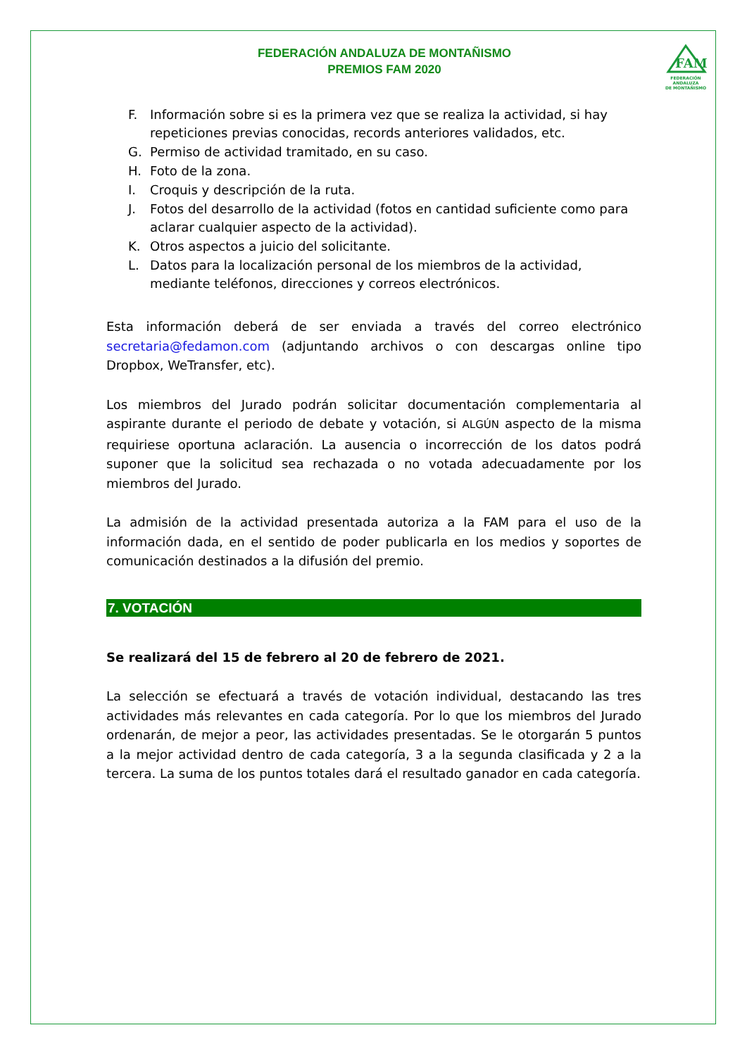FAM
FEDERACIÓN ANDALUZA
DE MONTAÑISMO
FEDERACIÓN ANDALUZA DE MONTAÑISMO
PREMIOS FAM 2020
F. Información sobre si es la primera vez que se realiza la actividad, si hay repeticiones previas conocidas, records anteriores validados, etc.
G. Permiso de actividad tramitado, en su caso.
H. Foto de la zona.
I. Croquis y descripción de la ruta.
J. Fotos del desarrollo de la actividad (fotos en cantidad suficiente como para aclarar cualquier aspecto de la actividad).
K. Otros aspectos a juicio del solicitante.
L. Datos para la localización personal de los miembros de la actividad, mediante teléfonos, direcciones y correos electrónicos.
Esta información deberá de ser enviada a través del correo electrónico secretaria@fedamon.com (adjuntando archivos o con descargas online tipo Dropbox, WeTransfer, etc).
Los miembros del Jurado podrán solicitar documentación complementaria al aspirante durante el periodo de debate y votación, si ALGÚN aspecto de la misma requiriese oportuna aclaración. La ausencia o incorrección de los datos podrá suponer que la solicitud sea rechazada o no votada adecuadamente por los miembros del Jurado.
La admisión de la actividad presentada autoriza a la FAM para el uso de la información dada, en el sentido de poder publicarla en los medios y soportes de comunicación destinados a la difusión del premio.
7. VOTACIÓN
Se realizará del 15 de febrero al 20 de febrero de 2021.
La selección se efectuará a través de votación individual, destacando las tres actividades más relevantes en cada categoría. Por lo que los miembros del Jurado ordenarán, de mejor a peor, las actividades presentadas. Se le otorgarán 5 puntos a la mejor actividad dentro de cada categoría, 3 a la segunda clasificada y 2 a la tercera. La suma de los puntos totales dará el resultado ganador en cada categoría.